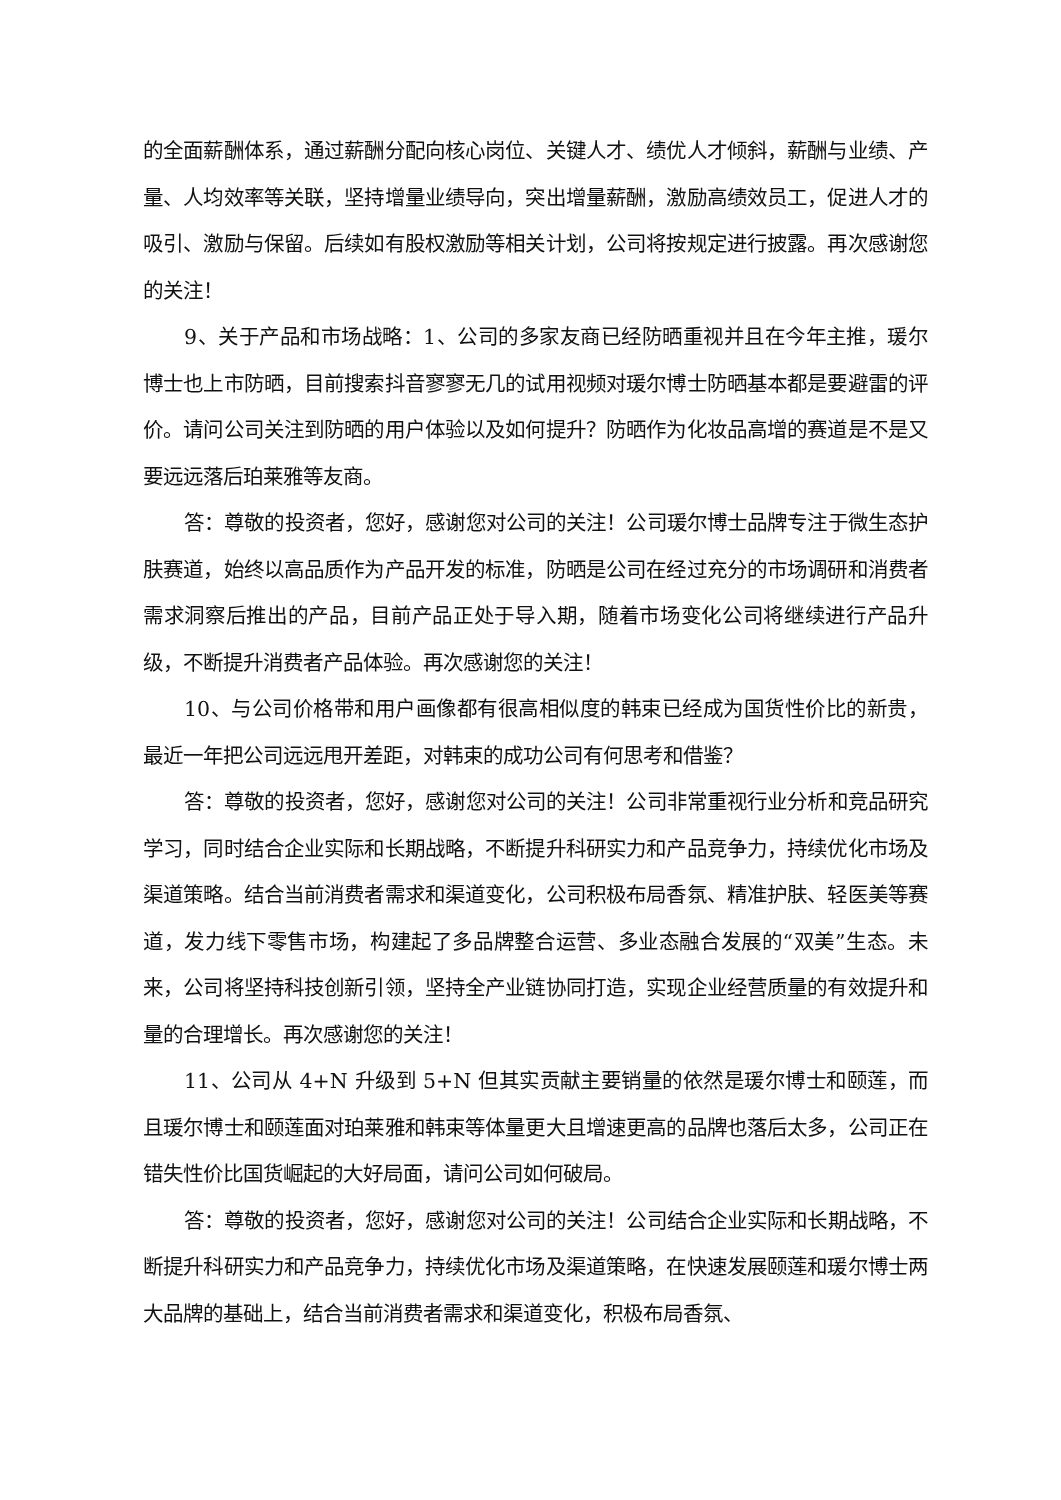的全面薪酬体系，通过薪酬分配向核心岗位、关键人才、绩优人才倾斜，薪酬与业绩、产量、人均效率等关联，坚持增量业绩导向，突出增量薪酬，激励高绩效员工，促进人才的吸引、激励与保留。后续如有股权激励等相关计划，公司将按规定进行披露。再次感谢您的关注！
9、关于产品和市场战略：1、公司的多家友商已经防晒重视并且在今年主推，瑗尔博士也上市防晒，目前搜索抖音寥寥无几的试用视频对瑗尔博士防晒基本都是要避雷的评价。请问公司关注到防晒的用户体验以及如何提升？防晒作为化妆品高增的赛道是不是又要远远落后珀莱雅等友商。
答：尊敬的投资者，您好，感谢您对公司的关注！公司瑗尔博士品牌专注于微生态护肤赛道，始终以高品质作为产品开发的标准，防晒是公司在经过充分的市场调研和消费者需求洞察后推出的产品，目前产品正处于导入期，随着市场变化公司将继续进行产品升级，不断提升消费者产品体验。再次感谢您的关注！
10、与公司价格带和用户画像都有很高相似度的韩束已经成为国货性价比的新贵，最近一年把公司远远甩开差距，对韩束的成功公司有何思考和借鉴？
答：尊敬的投资者，您好，感谢您对公司的关注！公司非常重视行业分析和竞品研究学习，同时结合企业实际和长期战略，不断提升科研实力和产品竞争力，持续优化市场及渠道策略。结合当前消费者需求和渠道变化，公司积极布局香氛、精准护肤、轻医美等赛道，发力线下零售市场，构建起了多品牌整合运营、多业态融合发展的“双美”生态。未来，公司将坚持科技创新引领，坚持全产业链协同打造，实现企业经营质量的有效提升和量的合理增长。再次感谢您的关注！
11、公司从 4+N 升级到 5+N 但其实贡献主要销量的依然是瑗尔博士和颐莲，而且瑗尔博士和颐莲面对珀莱雅和韩束等体量更大且增速更高的品牌也落后太多，公司正在错失性价比国货崛起的大好局面，请问公司如何破局。
答：尊敬的投资者，您好，感谢您对公司的关注！公司结合企业实际和长期战略，不断提升科研实力和产品竞争力，持续优化市场及渠道策略，在快速发展颐莲和瑗尔博士两大品牌的基础上，结合当前消费者需求和渠道变化，积极布局香氛、